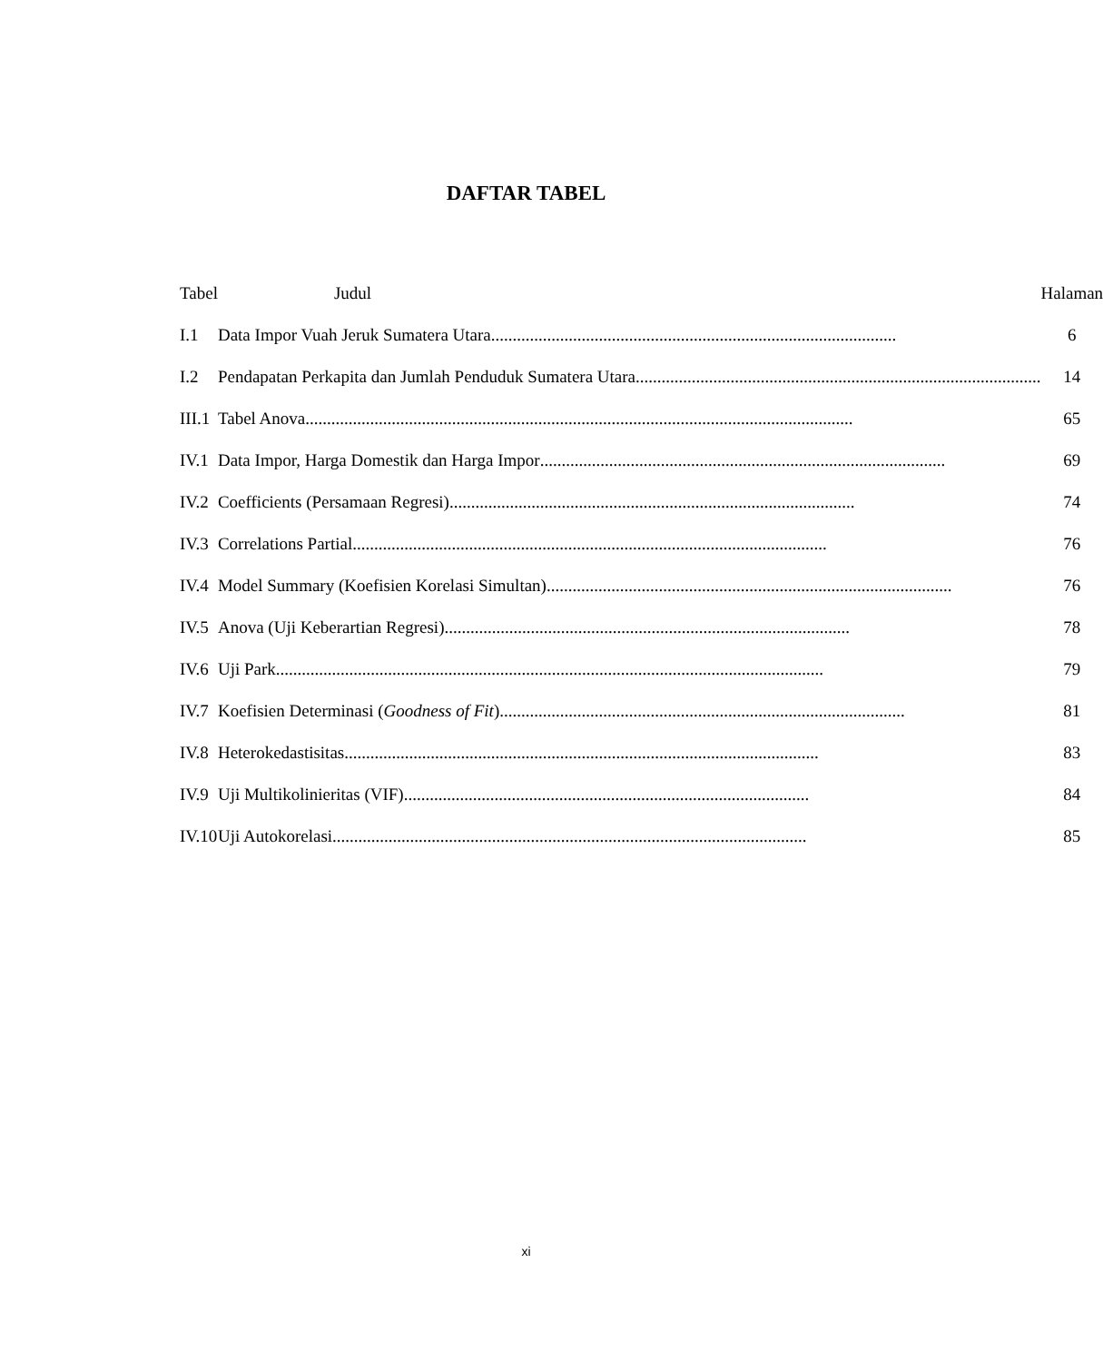DAFTAR TABEL
| Tabel | Judul | Halaman |
| --- | --- | --- |
| I.1 | Data Impor Vuah Jeruk Sumatera Utara .............................................................................................. | 6 |
| I.2 | Pendapatan Perkapita dan Jumlah Penduduk Sumatera Utara .............................................................................................. | 14 |
| III.1 | Tabel Anova ............................................................................................................................... | 65 |
| IV.1 | Data Impor, Harga Domestik dan Harga Impor .............................................................................................. | 69 |
| IV.2 | Coefficients (Persamaan Regresi) .............................................................................................. | 74 |
| IV.3 | Correlations Partial .............................................................................................................. | 76 |
| IV.4 | Model Summary (Koefisien Korelasi Simultan) .............................................................................................. | 76 |
| IV.5 | Anova (Uji Keberartian Regresi) .............................................................................................. | 78 |
| IV.6 | Uji Park ............................................................................................................................... | 79 |
| IV.7 | Koefisien Determinasi ( Goodness of Fit ) .............................................................................................. | 81 |
| IV.8 | Heterokedastisitas .............................................................................................................. | 83 |
| IV.9 | Uji Multikolinieritas (VIF) .............................................................................................. | 84 |
| IV.10 | Uji Autokorelasi .............................................................................................................. | 85 |
xi